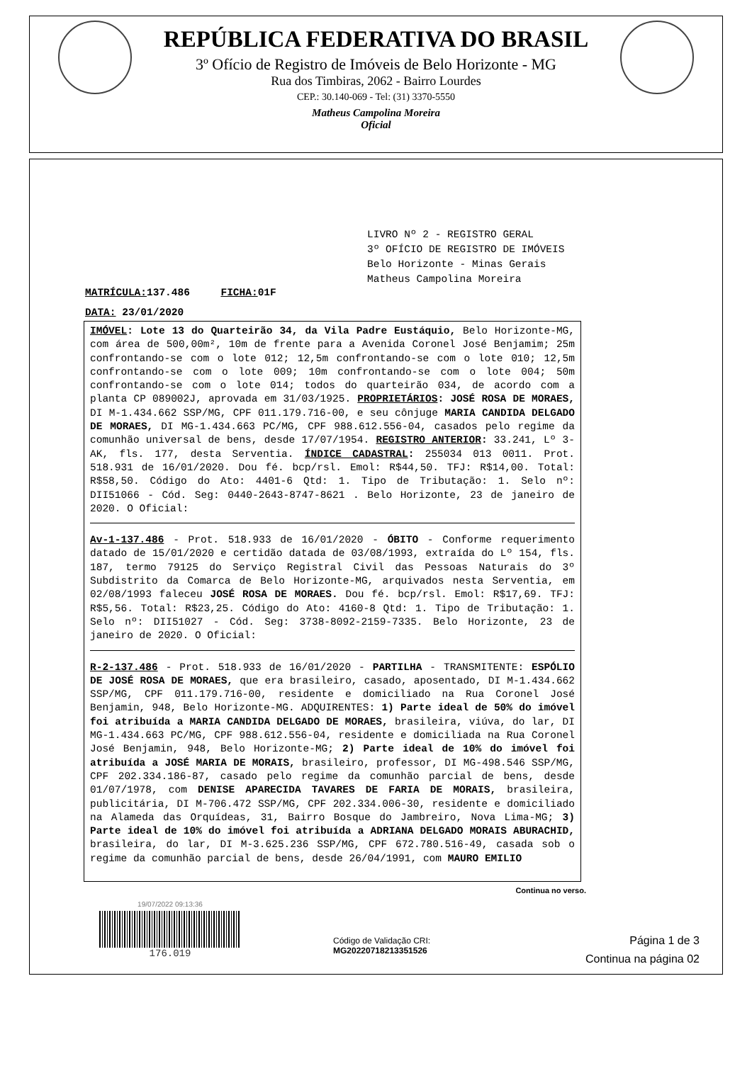REPÚBLICA FEDERATIVA DO BRASIL
3º Ofício de Registro de Imóveis de Belo Horizonte - MG
Rua dos Timbiras, 2062 - Bairro Lourdes
CEP.: 30.140-069 - Tel: (31) 3370-5550
Matheus Campolina Moreira
Oficial
LIVRO Nº 2 - REGISTRO GERAL
3º OFÍCIO DE REGISTRO DE IMÓVEIS
Belo Horizonte - Minas Gerais
Matheus Campolina Moreira
MATRÍCULA: 137.486 FICHA: 01F
DATA: 23/01/2020
IMÓVEL: Lote 13 do Quarteirão 34, da Vila Padre Eustáquio, Belo Horizonte-MG, com área de 500,00m², 10m de frente para a Avenida Coronel José Benjamim; 25m confrontando-se com o lote 012; 12,5m confrontando-se com o lote 010; 12,5m confrontando-se com o lote 009; 10m confrontando-se com o lote 004; 50m confrontando-se com o lote 014; todos do quarteirão 034, de acordo com a planta CP 089002J, aprovada em 31/03/1925. PROPRIETÁRIOS: JOSÉ ROSA DE MORAES, DI M-1.434.662 SSP/MG, CPF 011.179.716-00, e seu cônjuge MARIA CANDIDA DELGADO DE MORAES, DI MG-1.434.663 PC/MG, CPF 988.612.556-04, casados pelo regime da comunhão universal de bens, desde 17/07/1954. REGISTRO ANTERIOR: 33.241, Lº 3-AK, fls. 177, desta Serventia. ÍNDICE CADASTRAL: 255034 013 0011. Prot. 518.931 de 16/01/2020. Dou fé. bcp/rsl. Emol: R$44,50. TFJ: R$14,00. Total: R$58,50. Código do Ato: 4401-6 Qtd: 1. Tipo de Tributação: 1. Selo nº: DII51066 - Cód. Seg: 0440-2643-8747-8621 . Belo Horizonte, 23 de janeiro de 2020. O Oficial:
Av-1-137.486 - Prot. 518.933 de 16/01/2020 - ÓBITO - Conforme requerimento datado de 15/01/2020 e certidão datada de 03/08/1993, extraída do Lº 154, fls. 187, termo 79125 do Serviço Registral Civil das Pessoas Naturais do 3º Subdistrito da Comarca de Belo Horizonte-MG, arquivados nesta Serventia, em 02/08/1993 faleceu JOSÉ ROSA DE MORAES. Dou fé. bcp/rsl. Emol: R$17,69. TFJ: R$5,56. Total: R$23,25. Código do Ato: 4160-8 Qtd: 1. Tipo de Tributação: 1. Selo nº: DII51027 - Cód. Seg: 3738-8092-2159-7335. Belo Horizonte, 23 de janeiro de 2020. O Oficial:
R-2-137.486 - Prot. 518.933 de 16/01/2020 - PARTILHA - TRANSMITENTE: ESPÓLIO DE JOSÉ ROSA DE MORAES, que era brasileiro, casado, aposentado, DI M-1.434.662 SSP/MG, CPF 011.179.716-00, residente e domiciliado na Rua Coronel José Benjamin, 948, Belo Horizonte-MG. ADQUIRENTES: 1) Parte ideal de 50% do imóvel foi atribuída a MARIA CANDIDA DELGADO DE MORAES, brasileira, viúva, do lar, DI MG-1.434.663 PC/MG, CPF 988.612.556-04, residente e domiciliada na Rua Coronel José Benjamin, 948, Belo Horizonte-MG; 2) Parte ideal de 10% do imóvel foi atribuída a JOSÉ MARIA DE MORAIS, brasileiro, professor, DI MG-498.546 SSP/MG, CPF 202.334.186-87, casado pelo regime da comunhão parcial de bens, desde 01/07/1978, com DENISE APARECIDA TAVARES DE FARIA DE MORAIS, brasileira, publicitária, DI M-706.472 SSP/MG, CPF 202.334.006-30, residente e domiciliado na Alameda das Orquídeas, 31, Bairro Bosque do Jambreiro, Nova Lima-MG; 3) Parte ideal de 10% do imóvel foi atribuída a ADRIANA DELGADO MORAIS ABURACHID, brasileira, do lar, DI M-3.625.236 SSP/MG, CPF 672.780.516-49, casada sob o regime da comunhão parcial de bens, desde 26/04/1991, com MAURO EMILIO
Continua no verso.
19/07/2022 09:13:36
176.019
Código de Validação CRI:
MG20220718213351526
Página 1 de 3
Continua na página 02